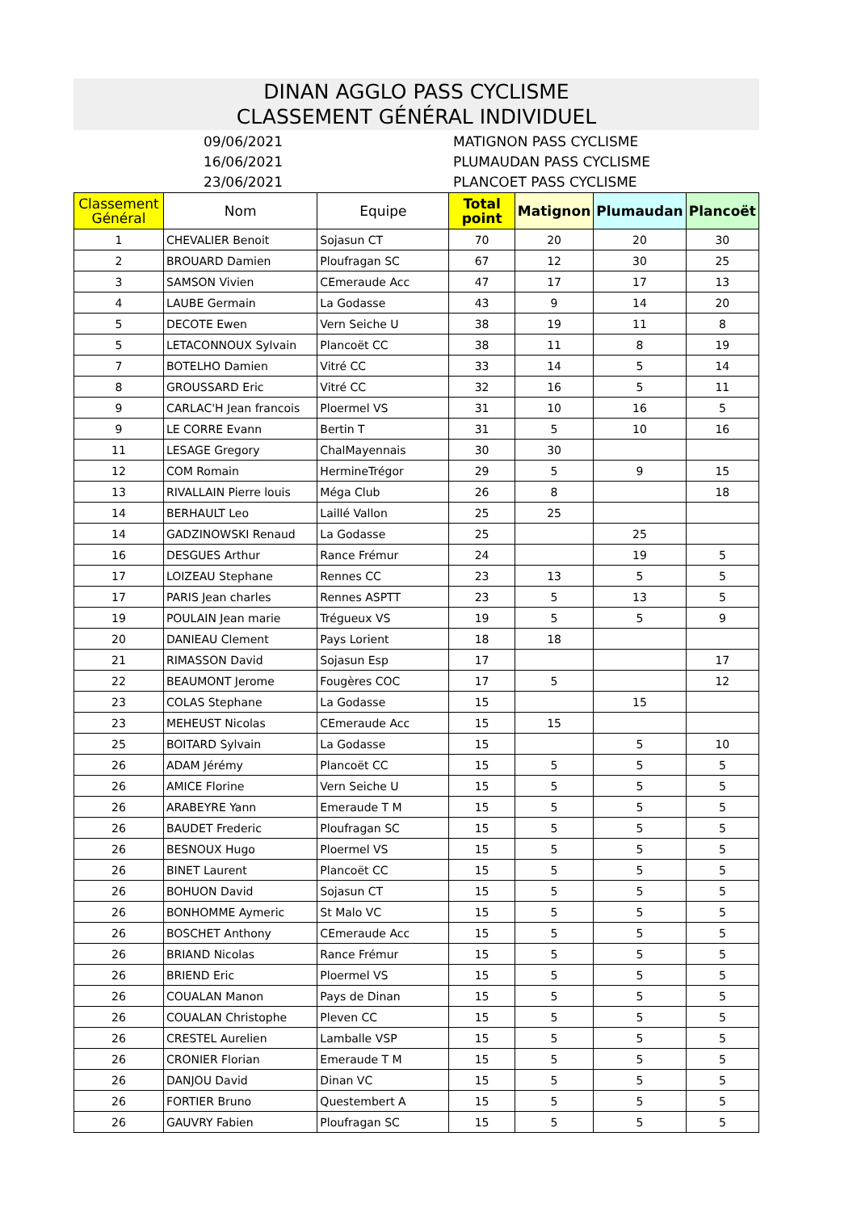DINAN AGGLO PASS CYCLISME
CLASSEMENT GÉNÉRAL INDIVIDUEL
09/06/2021
16/06/2021
23/06/2021
MATIGNON PASS CYCLISME
PLUMAUDAN PASS CYCLISME
PLANCOET PASS CYCLISME
| Classement Général | Nom | Equipe | Total point | Matignon | Plumaudan | Plancoët |
| --- | --- | --- | --- | --- | --- | --- |
| 1 | CHEVALIER Benoit | Sojasun CT | 70 | 20 | 20 | 30 |
| 2 | BROUARD Damien | Ploufragan SC | 67 | 12 | 30 | 25 |
| 3 | SAMSON Vivien | CEmeraude Acc | 47 | 17 | 17 | 13 |
| 4 | LAUBE Germain | La Godasse | 43 | 9 | 14 | 20 |
| 5 | DECOTE Ewen | Vern Seiche U | 38 | 19 | 11 | 8 |
| 5 | LETACONNOUX Sylvain | Plancoët CC | 38 | 11 | 8 | 19 |
| 7 | BOTELHO Damien | Vitré CC | 33 | 14 | 5 | 14 |
| 8 | GROUSSARD Eric | Vitré CC | 32 | 16 | 5 | 11 |
| 9 | CARLAC'H Jean francois | Ploermel VS | 31 | 10 | 16 | 5 |
| 9 | LE CORRE Evann | Bertin T | 31 | 5 | 10 | 16 |
| 11 | LESAGE Gregory | ChalMayennais | 30 | 30 | | |
| 12 | COM Romain | HermineTrégor | 29 | 5 | 9 | 15 |
| 13 | RIVALLAIN Pierre louis | Méga Club | 26 | 8 | | 18 |
| 14 | BERHAULT Leo | Laillé Vallon | 25 | 25 | | |
| 14 | GADZINOWSKI Renaud | La Godasse | 25 | | 25 | |
| 16 | DESGUES Arthur | Rance Frémur | 24 | | 19 | 5 |
| 17 | LOIZEAU Stephane | Rennes CC | 23 | 13 | 5 | 5 |
| 17 | PARIS Jean charles | Rennes ASPTT | 23 | 5 | 13 | 5 |
| 19 | POULAIN Jean marie | Trégueux VS | 19 | 5 | 5 | 9 |
| 20 | DANIEAU Clement | Pays Lorient | 18 | 18 | | |
| 21 | RIMASSON David | Sojasun Esp | 17 | | | 17 |
| 22 | BEAUMONT Jerome | Fougères COC | 17 | 5 | | 12 |
| 23 | COLAS Stephane | La Godasse | 15 | | 15 | |
| 23 | MEHEUST Nicolas | CEmeraude Acc | 15 | 15 | | |
| 25 | BOITARD Sylvain | La Godasse | 15 | | 5 | 10 |
| 26 | ADAM Jérémy | Plancoët CC | 15 | 5 | 5 | 5 |
| 26 | AMICE Florine | Vern Seiche U | 15 | 5 | 5 | 5 |
| 26 | ARABEYRE Yann | Emeraude T M | 15 | 5 | 5 | 5 |
| 26 | BAUDET Frederic | Ploufragan SC | 15 | 5 | 5 | 5 |
| 26 | BESNOUX Hugo | Ploermel VS | 15 | 5 | 5 | 5 |
| 26 | BINET Laurent | Plancoët CC | 15 | 5 | 5 | 5 |
| 26 | BOHUON David | Sojasun CT | 15 | 5 | 5 | 5 |
| 26 | BONHOMME Aymeric | St Malo VC | 15 | 5 | 5 | 5 |
| 26 | BOSCHET Anthony | CEmeraude Acc | 15 | 5 | 5 | 5 |
| 26 | BRIAND Nicolas | Rance Frémur | 15 | 5 | 5 | 5 |
| 26 | BRIEND Eric | Ploermel VS | 15 | 5 | 5 | 5 |
| 26 | COUALAN Manon | Pays de Dinan | 15 | 5 | 5 | 5 |
| 26 | COUALAN Christophe | Pleven CC | 15 | 5 | 5 | 5 |
| 26 | CRESTEL Aurelien | Lamballe VSP | 15 | 5 | 5 | 5 |
| 26 | CRONIER Florian | Emeraude T M | 15 | 5 | 5 | 5 |
| 26 | DANJOU David | Dinan VC | 15 | 5 | 5 | 5 |
| 26 | FORTIER Bruno | Questembert A | 15 | 5 | 5 | 5 |
| 26 | GAUVRY Fabien | Ploufragan SC | 15 | 5 | 5 | 5 |